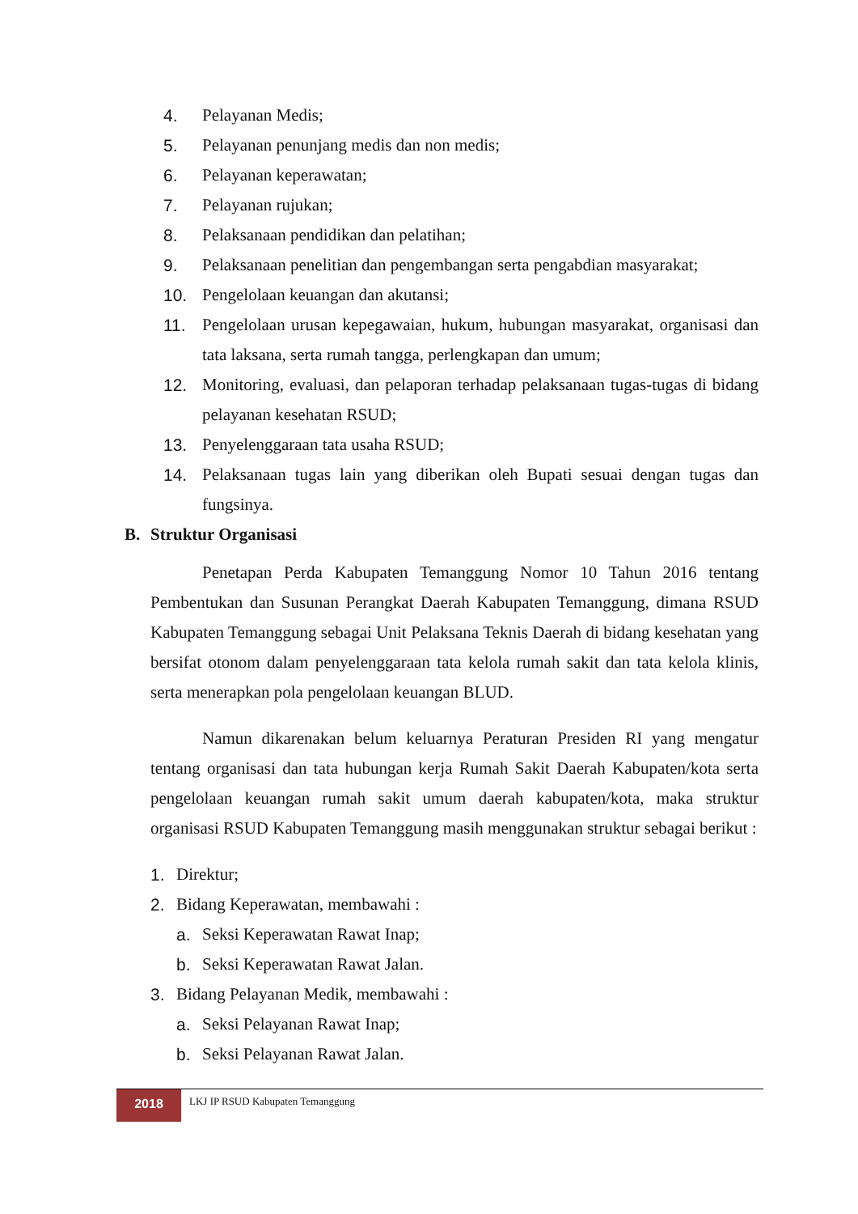4. Pelayanan Medis;
5. Pelayanan penunjang medis dan non medis;
6. Pelayanan keperawatan;
7. Pelayanan rujukan;
8. Pelaksanaan pendidikan dan pelatihan;
9. Pelaksanaan penelitian dan pengembangan serta pengabdian masyarakat;
10. Pengelolaan keuangan dan akutansi;
11. Pengelolaan urusan kepegawaian, hukum, hubungan masyarakat, organisasi dan tata laksana, serta rumah tangga, perlengkapan dan umum;
12. Monitoring, evaluasi, dan pelaporan terhadap pelaksanaan tugas-tugas di bidang pelayanan kesehatan RSUD;
13. Penyelenggaraan tata usaha RSUD;
14. Pelaksanaan tugas lain yang diberikan oleh Bupati sesuai dengan tugas dan fungsinya.
B. Struktur Organisasi
Penetapan Perda Kabupaten Temanggung Nomor 10 Tahun 2016 tentang Pembentukan dan Susunan Perangkat Daerah Kabupaten Temanggung, dimana RSUD Kabupaten Temanggung sebagai Unit Pelaksana Teknis Daerah di bidang kesehatan yang bersifat otonom dalam penyelenggaraan tata kelola rumah sakit dan tata kelola klinis, serta menerapkan pola pengelolaan keuangan BLUD.
Namun dikarenakan belum keluarnya Peraturan Presiden RI yang mengatur tentang organisasi dan tata hubungan kerja Rumah Sakit Daerah Kabupaten/kota serta pengelolaan keuangan rumah sakit umum daerah kabupaten/kota, maka struktur organisasi RSUD Kabupaten Temanggung masih menggunakan struktur sebagai berikut :
1. Direktur;
2. Bidang Keperawatan, membawahi :
a. Seksi Keperawatan Rawat Inap;
b. Seksi Keperawatan Rawat Jalan.
3. Bidang Pelayanan Medik, membawahi :
a. Seksi Pelayanan Rawat Inap;
b. Seksi Pelayanan Rawat Jalan.
2018
LKJ IP RSUD Kabupaten Temanggung